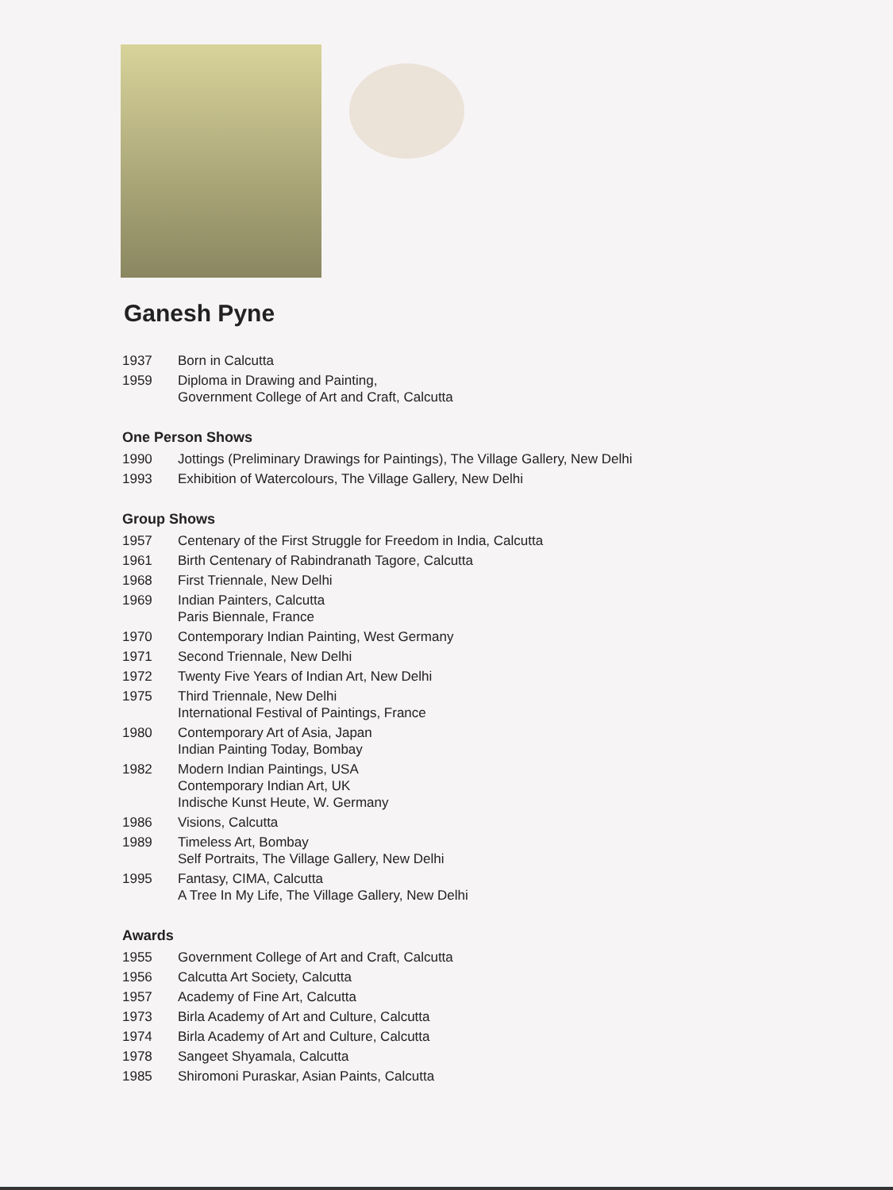Ganesh Pyne
| 1937 | Born in Calcutta |
| 1959 | Diploma in Drawing and Painting, Government College of Art and Craft, Calcutta |
One Person Shows
| 1990 | Jottings (Preliminary Drawings for Paintings), The Village Gallery, New Delhi |
| 1993 | Exhibition of Watercolours, The Village Gallery, New Delhi |
Group Shows
| 1957 | Centenary of the First Struggle for Freedom in India, Calcutta |
| 1961 | Birth Centenary of Rabindranath Tagore, Calcutta |
| 1968 | First Triennale, New Delhi |
| 1969 | Indian Painters, Calcutta Paris Biennale, France |
| 1970 | Contemporary Indian Painting, West Germany |
| 1971 | Second Triennale, New Delhi |
| 1972 | Twenty Five Years of Indian Art, New Delhi |
| 1975 | Third Triennale, New Delhi International Festival of Paintings, France |
| 1980 | Contemporary Art of Asia, Japan Indian Painting Today, Bombay |
| 1982 | Modern Indian Paintings, USA Contemporary Indian Art, UK Indische Kunst Heute, W. Germany |
| 1986 | Visions, Calcutta |
| 1989 | Timeless Art, Bombay Self Portraits, The Village Gallery, New Delhi |
| 1995 | Fantasy, CIMA, Calcutta A Tree In My Life, The Village Gallery, New Delhi |
Awards
| 1955 | Government College of Art and Craft, Calcutta |
| 1956 | Calcutta Art Society, Calcutta |
| 1957 | Academy of Fine Art, Calcutta |
| 1973 | Birla Academy of Art and Culture, Calcutta |
| 1974 | Birla Academy of Art and Culture, Calcutta |
| 1978 | Sangeet Shyamala, Calcutta |
| 1985 | Shiromoni Puraskar, Asian Paints, Calcutta |